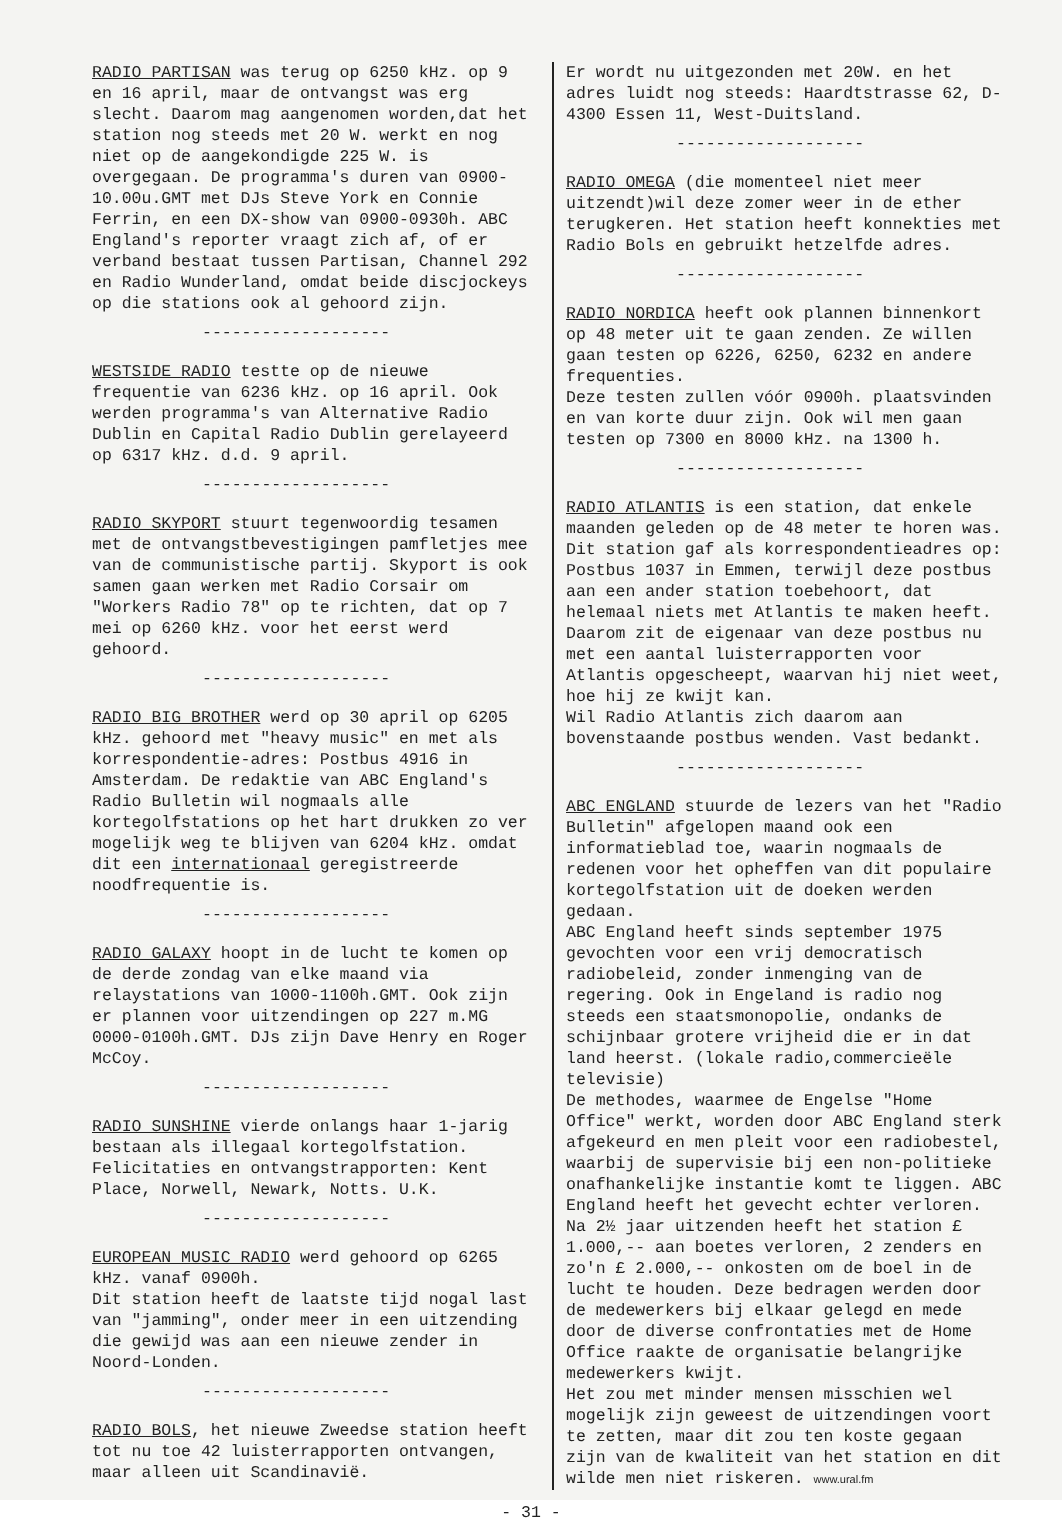RADIO PARTISAN was terug op 6250 kHz. op 9 en 16 april, maar de ontvangst was erg slecht. Daarom mag aangenomen worden,dat het station nog steeds met 20 W. werkt en nog niet op de aangekondigde 225 W. is overgegaan. De programma's duren van 0900-10.00u.GMT met DJs Steve York en Connie Ferrin, en een DX-show van 0900-0930h. ABC England's reporter vraagt zich af, of er verband bestaat tussen Partisan, Channel 292 en Radio Wunderland, omdat beide discjockeys op die stations ook al gehoord zijn.
-------------------
WESTSIDE RADIO testte op de nieuwe frequentie van 6236 kHz. op 16 april. Ook werden programma's van Alternative Radio Dublin en Capital Radio Dublin gerelayeerd op 6317 kHz. d.d. 9 april.
-------------------
RADIO SKYPORT stuurt tegenwoordig tesamen met de ontvangstbevestigingen pamfletjes mee van de communistische partij. Skyport is ook samen gaan werken met Radio Corsair om "Workers Radio 78" op te richten, dat op 7 mei op 6260 kHz. voor het eerst werd gehoord.
-------------------
RADIO BIG BROTHER werd op 30 april op 6205 kHz. gehoord met "heavy music" en met als korrespondentie-adres: Postbus 4916 in Amsterdam. De redaktie van ABC England's Radio Bulletin wil nogmaals alle kortegolfstations op het hart drukken zo ver mogelijk weg te blijven van 6204 kHz. omdat dit een internationaal geregistreerde noodfrequentie is.
-------------------
RADIO GALAXY hoopt in de lucht te komen op de derde zondag van elke maand via relaystations van 1000-1100h.GMT. Ook zijn er plannen voor uitzendingen op 227 m.MG 0000-0100h.GMT. DJs zijn Dave Henry en Roger McCoy.
-------------------
RADIO SUNSHINE vierde onlangs haar 1-jarig bestaan als illegaal kortegolfstation. Felicitaties en ontvangstrapporten: Kent Place, Norwell, Newark, Notts. U.K.
-------------------
EUROPEAN MUSIC RADIO werd gehoord op 6265 kHz. vanaf 0900h.
Dit station heeft de laatste tijd nogal last van "jamming", onder meer in een uitzending die gewijd was aan een nieuwe zender in Noord-Londen.
-------------------
RADIO BOLS, het nieuwe Zweedse station heeft tot nu toe 42 luisterrapporten ontvangen, maar alleen uit Scandinavië.
Er wordt nu uitgezonden met 20W. en het adres luidt nog steeds: Haardtstrasse 62, D-4300 Essen 11, West-Duitsland.
-------------------
RADIO OMEGA (die momenteel niet meer uitzendt)wil deze zomer weer in de ether terugkeren. Het station heeft konnekties met Radio Bols en gebruikt hetzelfde adres.
-------------------
RADIO NORDICA heeft ook plannen binnenkort op 48 meter uit te gaan zenden. Ze willen gaan testen op 6226, 6250, 6232 en andere frequenties.
Deze testen zullen vóór 0900h. plaatsvinden en van korte duur zijn. Ook wil men gaan testen op 7300 en 8000 kHz. na 1300 h.
-------------------
RADIO ATLANTIS is een station, dat enkele maanden geleden op de 48 meter te horen was. Dit station gaf als korrespondentieadres op: Postbus 1037 in Emmen, terwijl deze postbus aan een ander station toebehoort, dat helemaal niets met Atlantis te maken heeft. Daarom zit de eigenaar van deze postbus nu met een aantal luisterrapporten voor Atlantis opgescheept, waarvan hij niet weet, hoe hij ze kwijt kan.
Wil Radio Atlantis zich daarom aan bovenstaande postbus wenden. Vast bedankt.
-------------------
ABC ENGLAND stuurde de lezers van het "Radio Bulletin" afgelopen maand ook een informatieblad toe, waarin nogmaals de redenen voor het opheffen van dit populaire kortegolfstation uit de doeken werden gedaan.
ABC England heeft sinds september 1975 gevochten voor een vrij democratisch radiobeleid, zonder inmenging van de regering. Ook in Engeland is radio nog steeds een staatsmonopolie, ondanks de schijnbaar grotere vrijheid die er in dat land heerst. (lokale radio,commercieële televisie)
De methodes, waarmee de Engelse "Home Office" werkt, worden door ABC England sterk afgekeurd en men pleit voor een radiobestel, waarbij de supervisie bij een non-politieke onafhankelijke instantie komt te liggen. ABC England heeft het gevecht echter verloren. Na 2½ jaar uitzenden heeft het station £ 1.000,-- aan boetes verloren, 2 zenders en zo'n £ 2.000,-- onkosten om de boel in de lucht te houden. Deze bedragen werden door de medewerkers bij elkaar gelegd en mede door de diverse confrontaties met de Home Office raakte de organisatie belangrijke medewerkers kwijt.
Het zou met minder mensen misschien wel mogelijk zijn geweest de uitzendingen voort te zetten, maar dit zou ten koste gegaan zijn van de kwaliteit van het station en dit wilde men niet riskeren. www.ural.fm
- 31 -